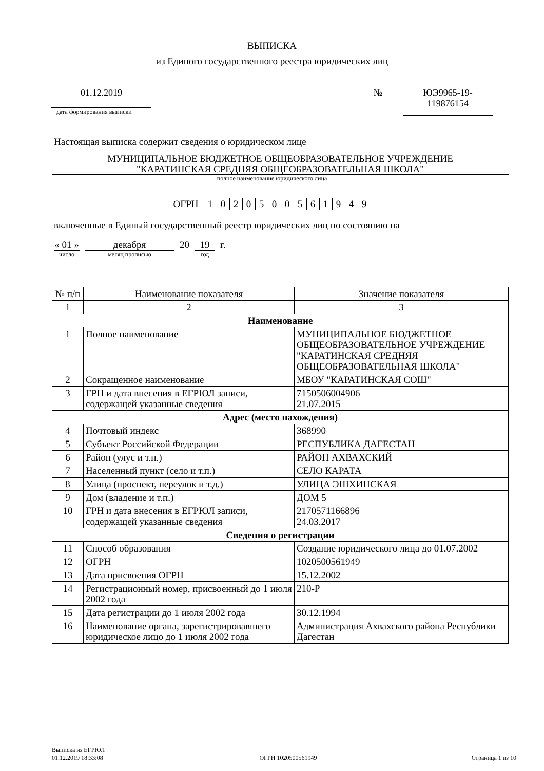ВЫПИСКА
из Единого государственного реестра юридических лиц
01.12.2019
дата формирования выписки
№ ЮЭ9965-19-
119876154
Настоящая выписка содержит сведения о юридическом лице
МУНИЦИПАЛЬНОЕ БЮДЖЕТНОЕ ОБЩЕОБРАЗОВАТЕЛЬНОЕ УЧРЕЖДЕНИЕ
"КАРАТИНСКАЯ СРЕДНЯЯ ОБЩЕОБРАЗОВАТЕЛЬНАЯ ШКОЛА"
полное наименование юридического лица
ОГРН
| 1 | 0 | 2 | 0 | 5 | 0 | 0 | 5 | 6 | 1 | 9 | 4 | 9 |
включенные в Единый государственный реестр юридических лиц по состоянию на
« 01 »
число
декабря
месяц прописью
20 19
год
г.
| № п/п | Наименование показателя | Значение показателя |
| --- | --- | --- |
| 1 | 2 | 3 |
| Наименование | | |
| 1 | Полное наименование | МУНИЦИПАЛЬНОЕ БЮДЖЕТНОЕ ОБЩЕОБРАЗОВАТЕЛЬНОЕ УЧРЕЖДЕНИЕ "КАРАТИНСКАЯ СРЕДНЯЯ ОБЩЕОБРАЗОВАТЕЛЬНАЯ ШКОЛА" |
| 2 | Сокращенное наименование | МБОУ "КАРАТИНСКАЯ СОШ" |
| 3 | ГРН и дата внесения в ЕГРЮЛ записи, содержащей указанные сведения | 7150506004906 21.07.2015 |
| Адрес (место нахождения) | | |
| 4 | Почтовый индекс | 368990 |
| 5 | Субъект Российской Федерации | РЕСПУБЛИКА ДАГЕСТАН |
| 6 | Район (улус и т.п.) | РАЙОН АХВАХСКИЙ |
| 7 | Населенный пункт (село и т.п.) | СЕЛО КАРАТА |
| 8 | Улица (проспект, переулок и т.д.) | УЛИЦА ЭШХИНСКАЯ |
| 9 | Дом (владение и т.п.) | ДОМ 5 |
| 10 | ГРН и дата внесения в ЕГРЮЛ записи, содержащей указанные сведения | 2170571166896 24.03.2017 |
| Сведения о регистрации | | |
| 11 | Способ образования | Создание юридического лица до 01.07.2002 |
| 12 | ОГРН | 1020500561949 |
| 13 | Дата присвоения ОГРН | 15.12.2002 |
| 14 | Регистрационный номер, присвоенный до 1 июля 2002 года | 210-Р |
| 15 | Дата регистрации до 1 июля 2002 года | 30.12.1994 |
| 16 | Наименование органа, зарегистрировавшего юридическое лицо до 1 июля 2002 года | Администрация Ахвахского района Республики Дагестан |
Выписка из ЕГРЮЛ
01.12.2019 18:33:08
ОГРН 1020500561949
Страница 1 из 10